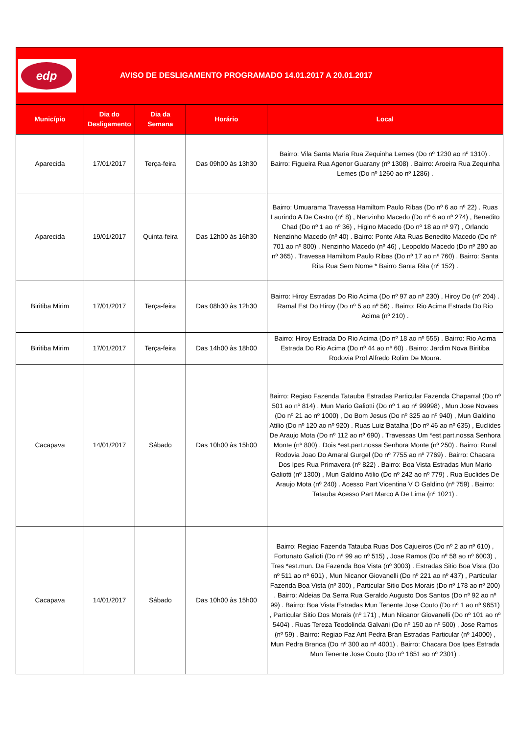| edp AVISO DE DESLIGAMENTO PROGRAMADO 14.01.2017 A 20.01.2017 | | | | |
| Município | Dia do Desligamento | Dia da Semana | Horário | Local |
| Aparecida | 17/01/2017 | Terça-feira | Das 09h00 às 13h30 | Bairro: Vila Santa Maria Rua Zequinha Lemes (Do nº 1230 ao nº 1310) . Bairro: Figueira Rua Agenor Guarany (nº 1308) . Bairro: Aroeira Rua Zequinha Lemes (Do nº 1260 ao nº 1286) . |
| Aparecida | 19/01/2017 | Quinta-feira | Das 12h00 às 16h30 | Bairro: Umuarama Travessa Hamiltom Paulo Ribas (Do nº 6 ao nº 22) . Ruas Laurindo A De Castro (nº 8) , Nenzinho Macedo (Do nº 6 ao nº 274) , Benedito Chad (Do nº 1 ao nº 36) , Higino Macedo (Do nº 18 ao nº 97) , Orlando Nenzinho Macedo (nº 40) . Bairro: Ponte Alta Ruas Benedito Macedo (Do nº 701 ao nº 800) , Nenzinho Macedo (nº 46) , Leopoldo Macedo (Do nº 280 ao nº 365) . Travessa Hamiltom Paulo Ribas (Do nº 17 ao nº 760) . Bairro: Santa Rita Rua Sem Nome * Bairro Santa Rita (nº 152) . |
| Biritiba Mirim | 17/01/2017 | Terça-feira | Das 08h30 às 12h30 | Bairro: Hiroy Estradas Do Rio Acima (Do nº 97 ao nº 230) , Hiroy Do (nº 204) . Ramal Est Do Hiroy (Do nº 5 ao nº 56) . Bairro: Rio Acima Estrada Do Rio Acima (nº 210) . |
| Biritiba Mirim | 17/01/2017 | Terça-feira | Das 14h00 às 18h00 | Bairro: Hiroy Estrada Do Rio Acima (Do nº 18 ao nº 555) . Bairro: Rio Acima Estrada Do Rio Acima (Do nº 44 ao nº 60) . Bairro: Jardim Nova Biritiba Rodovia Prof Alfredo Rolim De Moura. |
| Cacapava | 14/01/2017 | Sábado | Das 10h00 às 15h00 | Bairro: Regiao Fazenda Tatauba Estradas Particular Fazenda Chaparral (Do nº 501 ao nº 814) , Mun Mario Galiotti (Do nº 1 ao nº 99998) , Mun Jose Novaes (Do nº 21 ao nº 1000) , Do Bom Jesus (Do nº 325 ao nº 940) , Mun Galdino Atilio (Do nº 120 ao nº 920) . Ruas Luiz Batalha (Do nº 46 ao nº 635) , Euclides De Araujo Mota (Do nº 112 ao nº 690) . Travessas Um *est.part.nossa Senhora Monte (nº 800) , Dois *est.part.nossa Senhora Monte (nº 250) . Bairro: Rural Rodovia Joao Do Amaral Gurgel (Do nº 7755 ao nº 7769) . Bairro: Chacara Dos Ipes Rua Primavera (nº 822) . Bairro: Boa Vista Estradas Mun Mario Galiotti (nº 1300) , Mun Galdino Atilio (Do nº 242 ao nº 779) . Rua Euclides De Araujo Mota (nº 240) . Acesso Part Vicentina V O Galdino (nº 759) . Bairro: Tatauba Acesso Part Marco A De Lima (nº 1021) . |
| Cacapava | 14/01/2017 | Sábado | Das 10h00 às 15h00 | Bairro: Regiao Fazenda Tatauba Ruas Dos Cajueiros (Do nº 2 ao nº 610) , Fortunato Galioti (Do nº 99 ao nº 515) , Jose Ramos (Do nº 58 ao nº 6003) , Tres *est.mun. Da Fazenda Boa Vista (nº 3003) . Estradas Sitio Boa Vista (Do nº 511 ao nº 601) , Mun Nicanor Giovanelli (Do nº 221 ao nº 437) , Particular Fazenda Boa Vista (nº 300) , Particular Sitio Dos Morais (Do nº 178 ao nº 200) . Bairro: Aldeias Da Serra Rua Geraldo Augusto Dos Santos (Do nº 92 ao nº 99) . Bairro: Boa Vista Estradas Mun Tenente Jose Couto (Do nº 1 ao nº 9651) , Particular Sitio Dos Morais (nº 171) , Mun Nicanor Giovanelli (Do nº 101 ao nº 5404) . Ruas Tereza Teodolinda Galvani (Do nº 150 ao nº 500) , Jose Ramos (nº 59) . Bairro: Regiao Faz Ant Pedra Bran Estradas Particular (nº 14000) , Mun Pedra Branca (Do nº 300 ao nº 4001) . Bairro: Chacara Dos Ipes Estrada Mun Tenente Jose Couto (Do nº 1851 ao nº 2301) . |